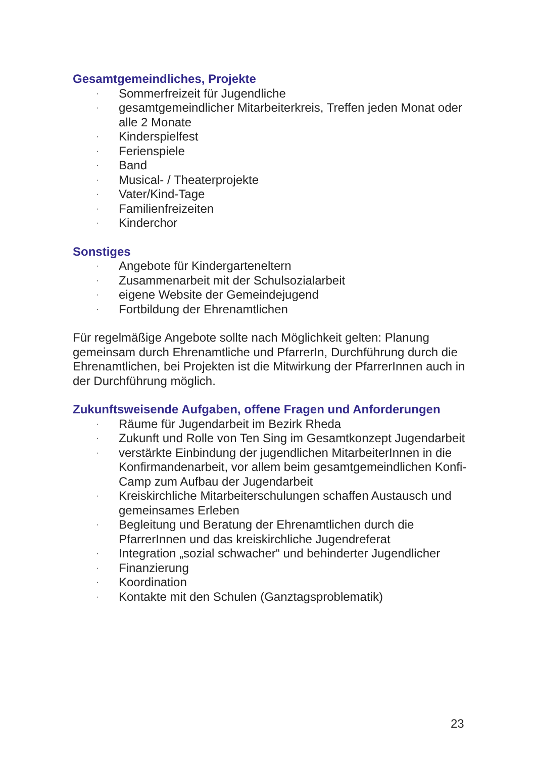Gesamtgemeindliches, Projekte
· Sommerfreizeit für Jugendliche
· gesamtgemeindlicher Mitarbeiterkreis, Treffen jeden Monat oder alle 2 Monate
· Kinderspielfest
· Ferienspiele
· Band
· Musical- / Theaterprojekte
· Vater/Kind-Tage
· Familienfreizeiten
· Kinderchor
Sonstiges
· Angebote für Kindergarteneltern
· Zusammenarbeit mit der Schulsozialarbeit
· eigene Website der Gemeindejugend
· Fortbildung der Ehrenamtlichen
Für regelmäßige Angebote sollte nach Möglichkeit gelten: Planung gemeinsam durch Ehrenamtliche und PfarrerIn, Durchführung durch die Ehrenamtlichen, bei Projekten ist die Mitwirkung der PfarrerInnen auch in der Durchführung möglich.
Zukunftsweisende Aufgaben, offene Fragen und Anforderungen
· Räume für Jugendarbeit im Bezirk Rheda
· Zukunft und Rolle von Ten Sing im Gesamtkonzept Jugendarbeit
· verstärkte Einbindung der jugendlichen MitarbeiterInnen in die Konfirmandenarbeit, vor allem beim gesamtgemeindlichen Konfi-Camp zum Aufbau der Jugendarbeit
· Kreiskirchliche Mitarbeiterschulungen schaffen Austausch und gemeinsames Erleben
· Begleitung und Beratung der Ehrenamtlichen durch die PfarrerInnen und das kreiskirchliche Jugendreferat
· Integration „sozial schwacher“ und behinderter Jugendlicher
· Finanzierung
· Koordination
· Kontakte mit den Schulen (Ganztagsproblematik)
23